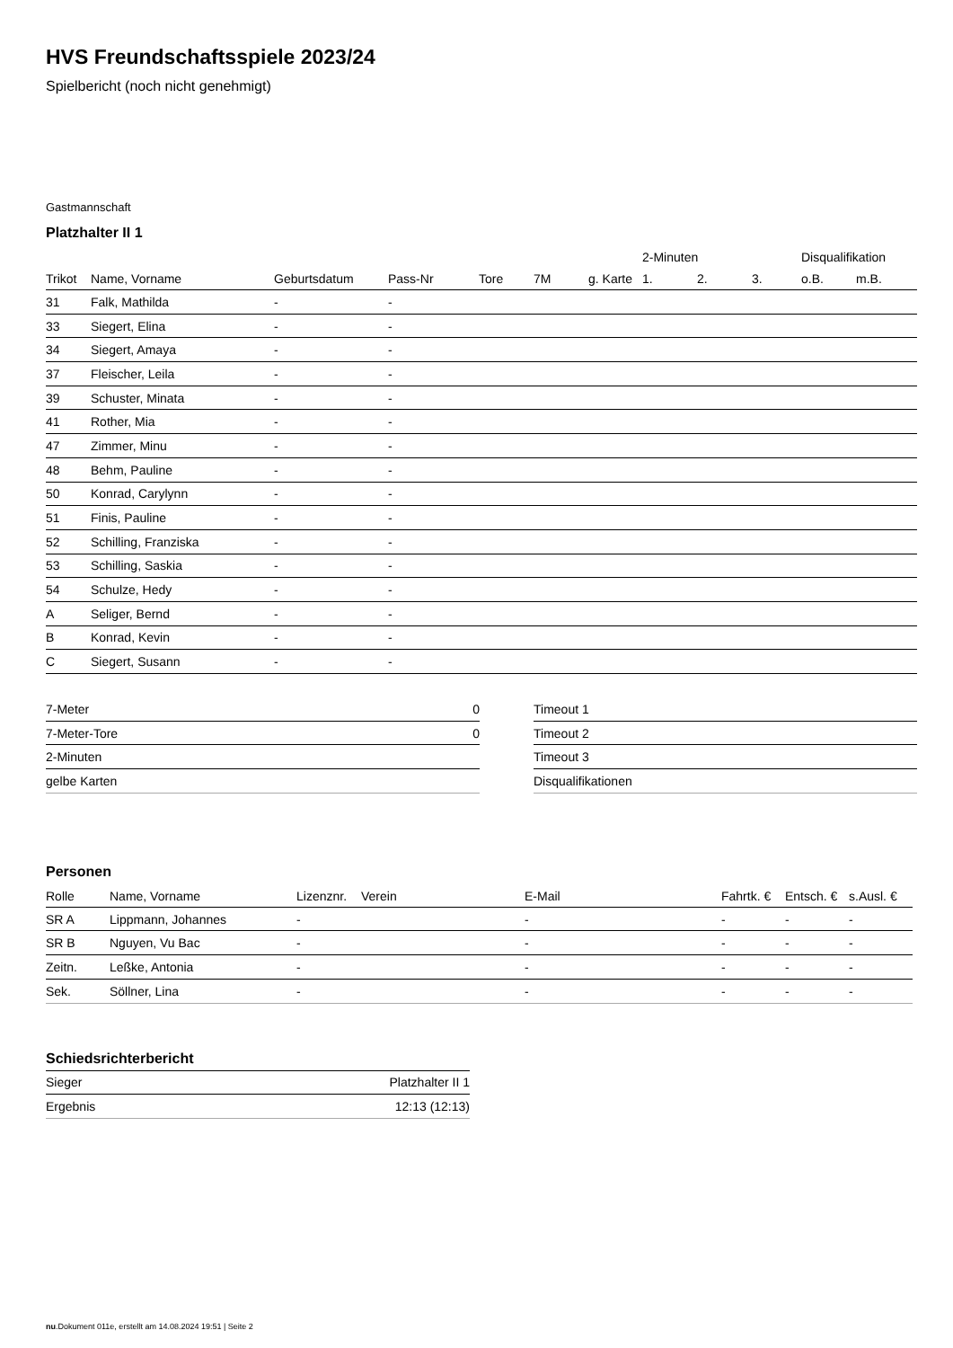HVS Freundschaftsspiele 2023/24
Spielbericht (noch nicht genehmigt)
Gastmannschaft
Platzhalter II 1
| | | | | | | | 2-Minuten | | | Disqualifikation | |
| --- | --- | --- | --- | --- | --- | --- | --- | --- | --- | --- | --- |
| Trikot | Name, Vorname | Geburtsdatum | Pass-Nr | Tore | 7M | g. Karte | 1. | 2. | 3. | o.B. | m.B. |
| 31 | Falk, Mathilda | - | - | | | | | | | | |
| 33 | Siegert, Elina | - | - | | | | | | | | |
| 34 | Siegert, Amaya | - | - | | | | | | | | |
| 37 | Fleischer, Leila | - | - | | | | | | | | |
| 39 | Schuster, Minata | - | - | | | | | | | | |
| 41 | Rother, Mia | - | - | | | | | | | | |
| 47 | Zimmer, Minu | - | - | | | | | | | | |
| 48 | Behm, Pauline | - | - | | | | | | | | |
| 50 | Konrad, Carylynn | - | - | | | | | | | | |
| 51 | Finis, Pauline | - | - | | | | | | | | |
| 52 | Schilling, Franziska | - | - | | | | | | | | |
| 53 | Schilling, Saskia | - | - | | | | | | | | |
| 54 | Schulze, Hedy | - | - | | | | | | | | |
| A | Seliger, Bernd | - | - | | | | | | | | |
| B | Konrad, Kevin | - | - | | | | | | | | |
| C | Siegert, Susann | - | - | | | | | | | | |
| 7-Meter | 0 |
| 7-Meter-Tore | 0 |
| 2-Minuten | |
| gelbe Karten | |
| Timeout 1 |
| Timeout 2 |
| Timeout 3 |
| Disqualifikationen |
Personen
| Rolle | Name, Vorname | Lizenznr. | Verein | E-Mail | Fahrtk. € | Entsch. € | s.Ausl. € |
| --- | --- | --- | --- | --- | --- | --- | --- |
| SR A | Lippmann, Johannes | - | | - | - | - | - |
| SR B | Nguyen, Vu Bac | - | | - | - | - | - |
| Zeitn. | Leßke, Antonia | - | | - | - | - | - |
| Sek. | Söllner, Lina | - | | - | - | - | - |
Schiedsrichterbericht
| Sieger | Platzhalter II 1 |
| Ergebnis | 12:13 (12:13) |
nu.Dokument 011e, erstellt am 14.08.2024 19:51 | Seite 2